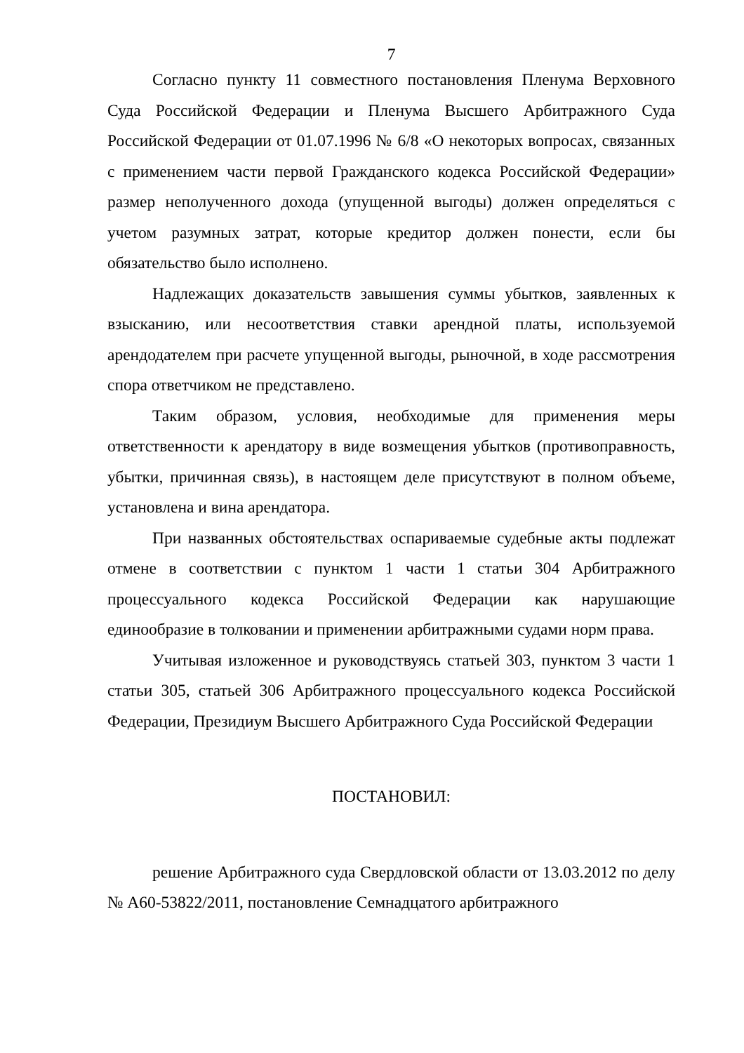7
Согласно пункту 11 совместного постановления Пленума Верховного Суда Российской Федерации и Пленума Высшего Арбитражного Суда Российской Федерации от 01.07.1996 № 6/8 «О некоторых вопросах, связанных с применением части первой Гражданского кодекса Российской Федерации» размер неполученного дохода (упущенной выгоды) должен определяться с учетом разумных затрат, которые кредитор должен понести, если бы обязательство было исполнено.
Надлежащих доказательств завышения суммы убытков, заявленных к взысканию, или несоответствия ставки арендной платы, используемой арендодателем при расчете упущенной выгоды, рыночной, в ходе рассмотрения спора ответчиком не представлено.
Таким образом, условия, необходимые для применения меры ответственности к арендатору в виде возмещения убытков (противоправность, убытки, причинная связь), в настоящем деле присутствуют в полном объеме, установлена и вина арендатора.
При названных обстоятельствах оспариваемые судебные акты подлежат отмене в соответствии с пунктом 1 части 1 статьи 304 Арбитражного процессуального кодекса Российской Федерации как нарушающие единообразие в толковании и применении арбитражными судами норм права.
Учитывая изложенное и руководствуясь статьей 303, пунктом 3 части 1 статьи 305, статьей 306 Арбитражного процессуального кодекса Российской Федерации, Президиум Высшего Арбитражного Суда Российской Федерации
ПОСТАНОВИЛ:
решение Арбитражного суда Свердловской области от 13.03.2012 по делу № А60-53822/2011, постановление Семнадцатого арбитражного